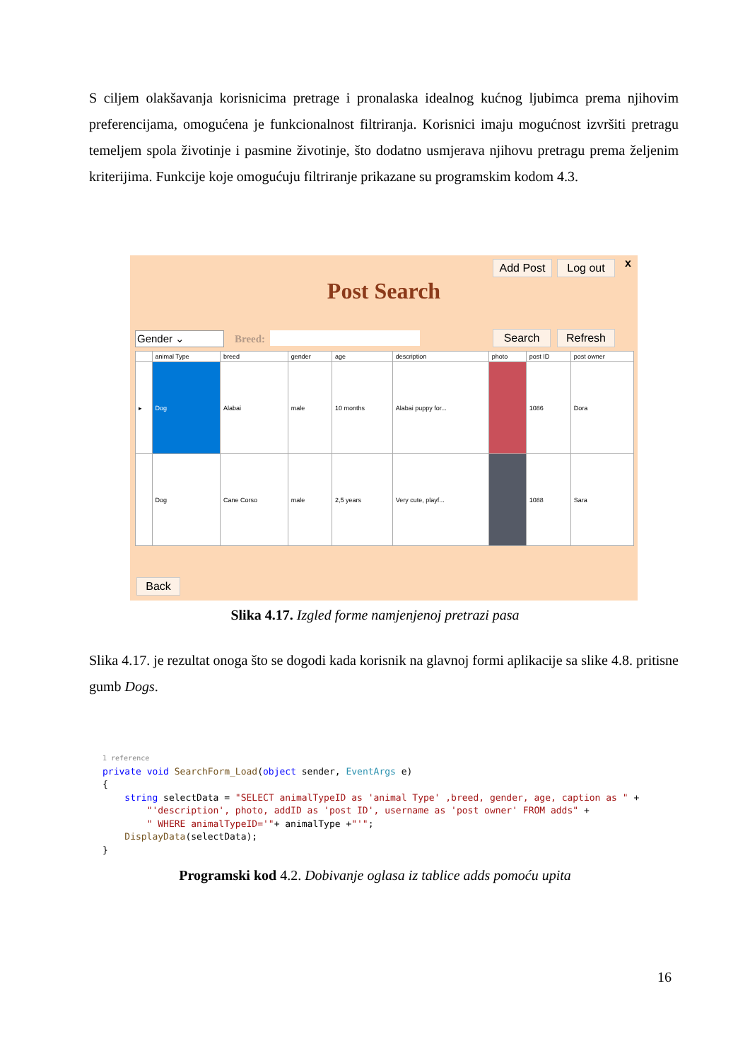S ciljem olakšavanja korisnicima pretrage i pronalaska idealnog kućnog ljubimca prema njihovim preferencijama, omogućena je funkcionalnost filtriranja. Korisnici imaju mogućnost izvršiti pretragu temeljem spola životinje i pasmine životinje, što dodatno usmjerava njihovu pretragu prema željenim kriterijima. Funkcije koje omogućuju filtriranje prikazane su programskim kodom 4.3.
Add Post Log out x
Post Search
Gender ⌄ Breed: Search Refresh
| | animal Type | breed | gender | age | description | photo | post ID | post owner |
| --- | --- | --- | --- | --- | --- | --- | --- | --- |
| ▸ | Dog | Alabai | male | 10 months | Alabai puppy for... | | 1086 | Dora |
| | Dog | Cane Corso | male | 2,5 years | Very cute, playf... | | 1088 | Sara |
Back
Slika 4.17. Izgled forme namjenjenoj pretrazi pasa
Slika 4.17. je rezultat onoga što se dogodi kada korisnik na glavnoj formi aplikacije sa slike 4.8. pritisne gumb Dogs.
1 reference private void SearchForm_Load(object sender, EventArgs e) { string selectData = "SELECT animalTypeID as 'animal Type' ,breed, gender, age, caption as " + "'description', photo, addID as 'post ID', username as 'post owner' FROM adds" + " WHERE animalTypeID='"+ animalType +"'"; DisplayData(selectData); }
Programski kod 4.2. Dobivanje oglasa iz tablice adds pomoću upita
16